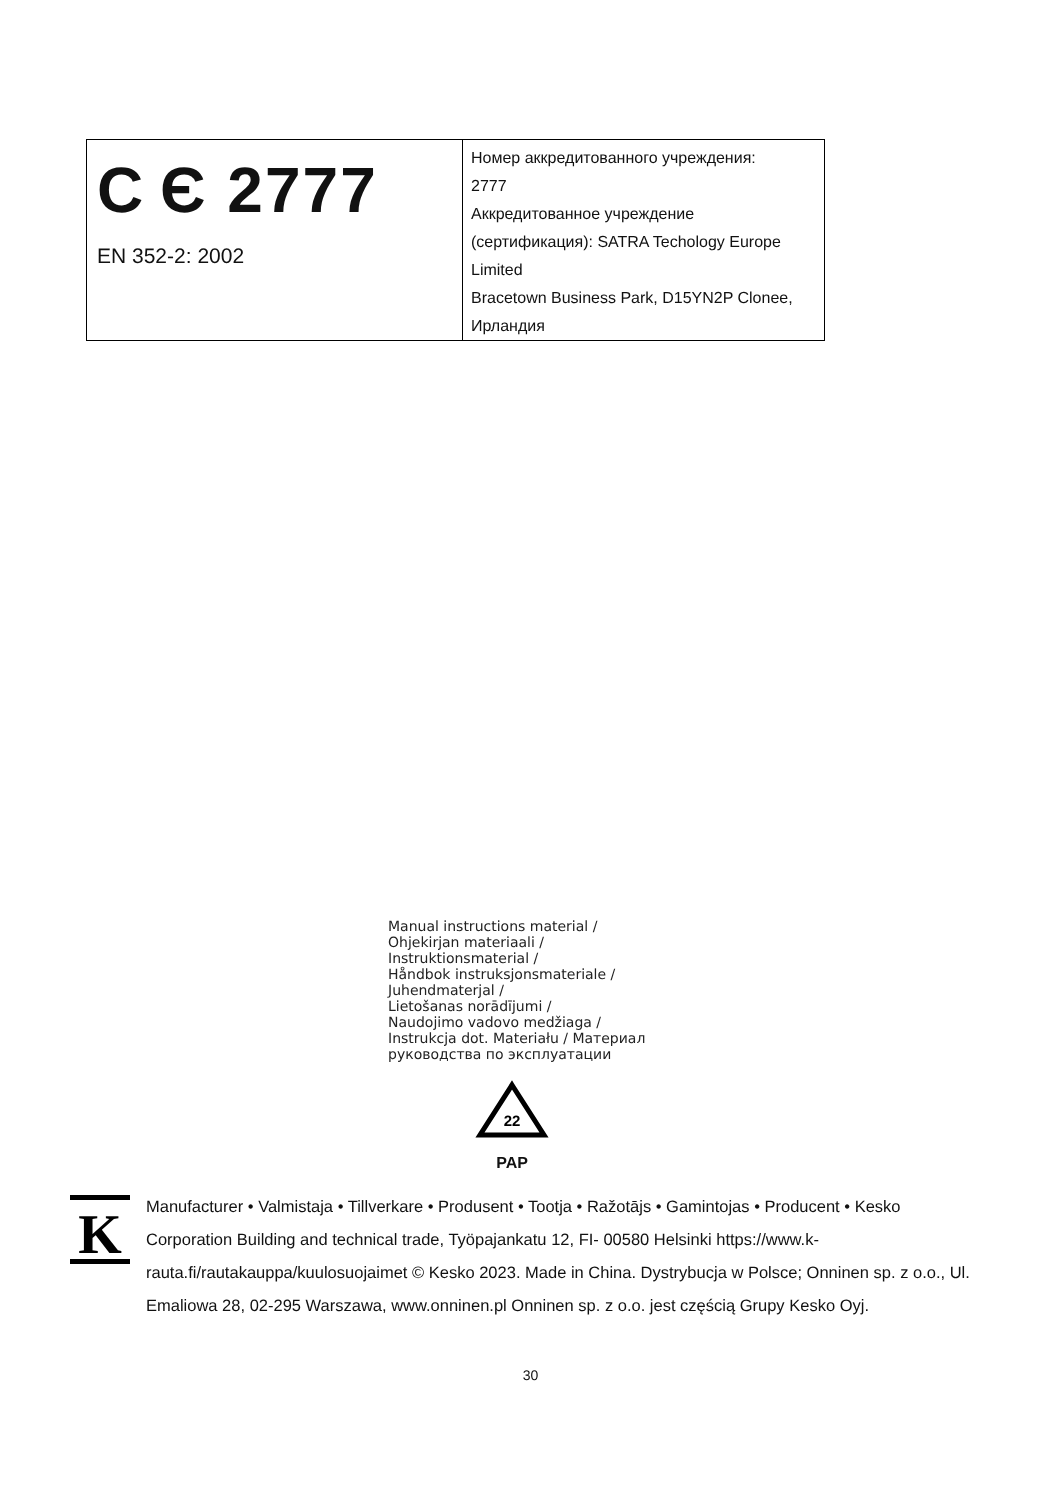| C Є 2777 EN 352-2: 2002 | Номер аккредитованного учреждения: 2777 Аккредитованное учреждение (сертификация): SATRA Techology Europe Limited Bracetown Business Park, D15YN2P Clonee, Ирландия |
Manual instructions material /
Ohjekirjan materiaali /
Instruktionsmaterial /
Håndbok instruksjonsmateriale /
Juhendmaterjal /
Lietošanas norādījumi /
Naudojimo vadovo medžiaga /
Instrukcja dot. Materiału / Материал
руководства по эксплуатации
22
PAP
K
Manufacturer • Valmistaja • Tillverkare • Produsent • Tootja • Ražotājs • Gamintojas • Producent • Kesko Corporation Building and technical trade, Työpajankatu 12, FI- 00580 Helsinki https://www.k-rauta.fi/rautakauppa/kuulosuojaimet © Kesko 2023. Made in China. Dystrybucja w Polsce; Onninen sp. z o.o., Ul. Emaliowa 28, 02-295 Warszawa, www.onninen.pl Onninen sp. z o.o. jest częścią Grupy Kesko Oyj.
30